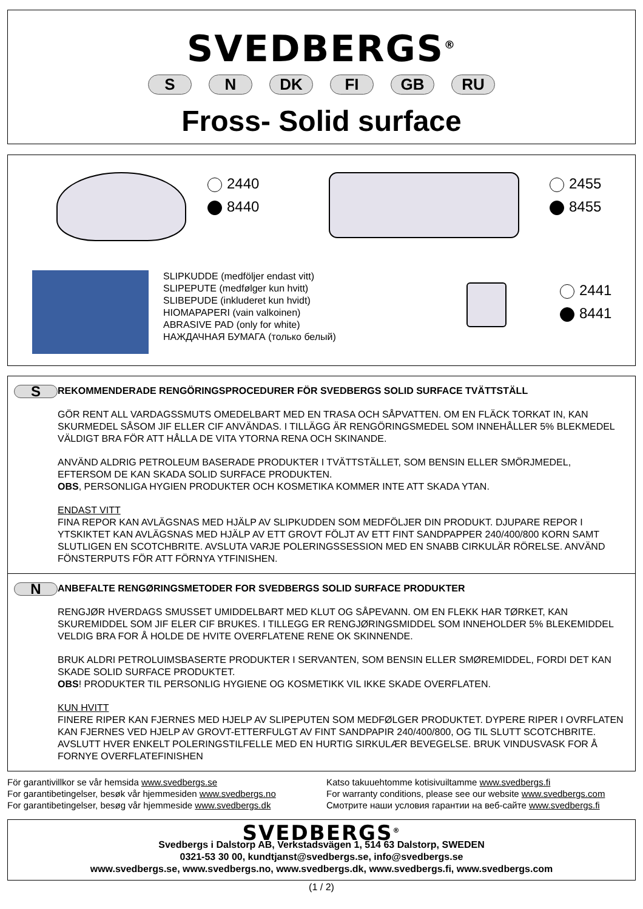SVEDBERGS<sup>®</sup>
S N DK FI GB RU
Fross- Solid surface
2440
8440
2455
8455
SLIPKUDDE (medföljer endast vitt)
SLIPEPUTE (medfølger kun hvitt)
SLIBEPUDE (inkluderet kun hvidt)
HIOMAPAPERI (vain valkoinen)
ABRASIVE PAD (only for white)
НАЖДАЧНАЯ БУМАГА (только белый)
2441
8441
S
REKOMMENDERADE RENGÖRINGSPROCEDURER FÖR SVEDBERGS SOLID SURFACE TVÄTTSTÄLL
GÖR RENT ALL VARDAGSSMUTS OMEDELBART MED EN TRASA OCH SÅPVATTEN. OM EN FLÄCK TORKAT IN, KAN SKURMEDEL SÅSOM JIF ELLER CIF ANVÄNDAS. I TILLÄGG ÄR RENGÖRINGSMEDEL SOM INNEHÅLLER 5% BLEKMEDEL VÄLDIGT BRA FÖR ATT HÅLLA DE VITA YTORNA RENA OCH SKINANDE.
ANVÄND ALDRIG PETROLEUM BASERADE PRODUKTER I TVÄTTSTÄLLET, SOM BENSIN ELLER SMÖRJMEDEL, EFTERSOM DE KAN SKADA SOLID SURFACE PRODUKTEN.
OBS, PERSONLIGA HYGIEN PRODUKTER OCH KOSMETIKA KOMMER INTE ATT SKADA YTAN.
ENDAST VITT
FINA REPOR KAN AVLÄGSNAS MED HJÄLP AV SLIPKUDDEN SOM MEDFÖLJER DIN PRODUKT. DJUPARE REPOR I YTSKIKTET KAN AVLÄGSNAS MED HJÄLP AV ETT GROVT FÖLJT AV ETT FINT SANDPAPPER 240/400/800 KORN SAMT SLUTLIGEN EN SCOTCHBRITE. AVSLUTA VARJE POLERINGSSESSION MED EN SNABB CIRKULÄR RÖRELSE. ANVÄND FÖNSTERPUTS FÖR ATT FÖRNYA YTFINISHEN.
N
ANBEFALTE RENGØRINGSMETODER FOR SVEDBERGS SOLID SURFACE PRODUKTER
RENGJØR HVERDAGS SMUSSET UMIDDELBART MED KLUT OG SÅPEVANN. OM EN FLEKK HAR TØRKET, KAN SKUREMIDDEL SOM JIF ELER CIF BRUKES. I TILLEGG ER RENGJØRINGSMIDDEL SOM INNEHOLDER 5% BLEKEMIDDEL VELDIG BRA FOR Å HOLDE DE HVITE OVERFLATENE RENE OK SKINNENDE.
BRUK ALDRI PETROLUIMSBASERTE PRODUKTER I SERVANTEN, SOM BENSIN ELLER SMØREMIDDEL, FORDI DET KAN SKADE SOLID SURFACE PRODUKTET.
OBS! PRODUKTER TIL PERSONLIG HYGIENE OG KOSMETIKK VIL IKKE SKADE OVERFLATEN.
KUN HVITT
FINERE RIPER KAN FJERNES MED HJELP AV SLIPEPUTEN SOM MEDFØLGER PRODUKTET. DYPERE RIPER I OVRFLATEN KAN FJERNES VED HJELP AV GROVT-ETTERFULGT AV FINT SANDPAPIR 240/400/800, OG TIL SLUTT SCOTCHBRITE. AVSLUTT HVER ENKELT POLERINGSTILFELLE MED EN HURTIG SIRKULÆR BEVEGELSE. BRUK VINDUSVASK FOR Å FORNYE OVERFLATEFINISHEN
För garantivillkor se vår hemsida www.svedbergs.se
For garantibetingelser, besøk vår hjemmesiden www.svedbergs.no
For garantibetingelser, besøg vår hjemmeside www.svedbergs.dk
Katso takuuehtomme kotisivuiltamme www.svedbergs.fi
For warranty conditions, please see our website www.svedbergs.com
Смотрите наши условия гарантии на веб-сайте www.svedbergs.fi
SVEDBERGS<sup>®</sup>
Svedbergs i Dalstorp AB, Verkstadsvägen 1, 514 63 Dalstorp, SWEDEN
0321-53 30 00, kundtjanst@svedbergs.se, info@svedbergs.se
www.svedbergs.se, www.svedbergs.no, www.svedbergs.dk, www.svedbergs.fi, www.svedbergs.com
(1 / 2)